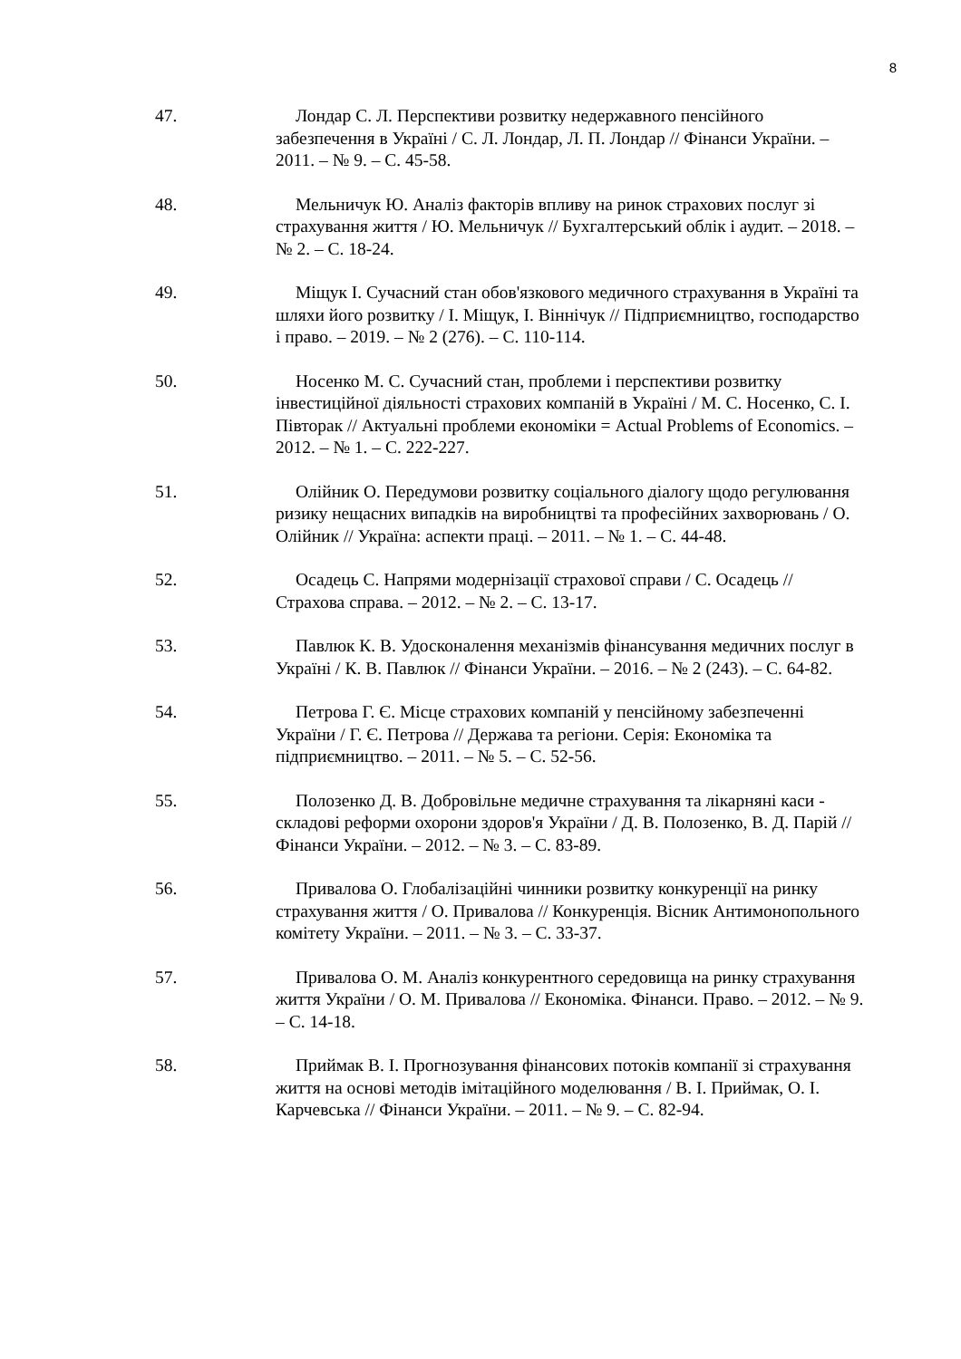8
47. Лондар С. Л. Перспективи розвитку недержавного пенсійного забезпечення в Україні / С. Л. Лондар, Л. П. Лондар // Фінанси України. – 2011. – № 9. – С. 45-58.
48. Мельничук Ю. Аналіз факторів впливу на ринок страхових послуг зі страхування життя / Ю. Мельничук // Бухгалтерський облік і аудит. – 2018. – № 2. – С. 18-24.
49. Міщук І. Сучасний стан обов'язкового медичного страхування в Україні та шляхи його розвитку / І. Міщук, І. Віннічук // Підприємництво, господарство і право. – 2019. – № 2 (276). – С. 110-114.
50. Носенко М. С. Сучасний стан, проблеми і перспективи розвитку інвестиційної діяльності страхових компаній в Україні / М. С. Носенко, С. І. Півторак // Актуальні проблеми економіки = Actual Problems of Economics. – 2012. – № 1. – С. 222-227.
51. Олійник О. Передумови розвитку соціального діалогу щодо регулювання ризику нещасних випадків на виробництві та професійних захворювань / О. Олійник // Україна: аспекти праці. – 2011. – № 1. – С. 44-48.
52. Осадець С. Напрями модернізації страхової справи / С. Осадець // Страхова справа. – 2012. – № 2. – С. 13-17.
53. Павлюк К. В. Удосконалення механізмів фінансування медичних послуг в Україні / К. В. Павлюк // Фінанси України. – 2016. – № 2 (243). – С. 64-82.
54. Петрова Г. Є. Місце страхових компаній у пенсійному забезпеченні України / Г. Є. Петрова // Держава та регіони. Серія: Економіка та підприємництво. – 2011. – № 5. – С. 52-56.
55. Полозенко Д. В. Добровільне медичне страхування та лікарняні каси - складові реформи охорони здоров'я України / Д. В. Полозенко, В. Д. Парій // Фінанси України. – 2012. – № 3. – С. 83-89.
56. Привалова О. Глобалізаційні чинники розвитку конкуренції на ринку страхування життя / О. Привалова // Конкуренція. Вісник Антимонопольного комітету України. – 2011. – № 3. – С. 33-37.
57. Привалова О. М. Аналіз конкурентного середовища на ринку страхування життя України / О. М. Привалова // Економіка. Фінанси. Право. – 2012. – № 9. – С. 14-18.
58. Приймак В. І. Прогнозування фінансових потоків компанії зі страхування життя на основі методів імітаційного моделювання / В. І. Приймак, О. І. Карчевська // Фінанси України. – 2011. – № 9. – С. 82-94.